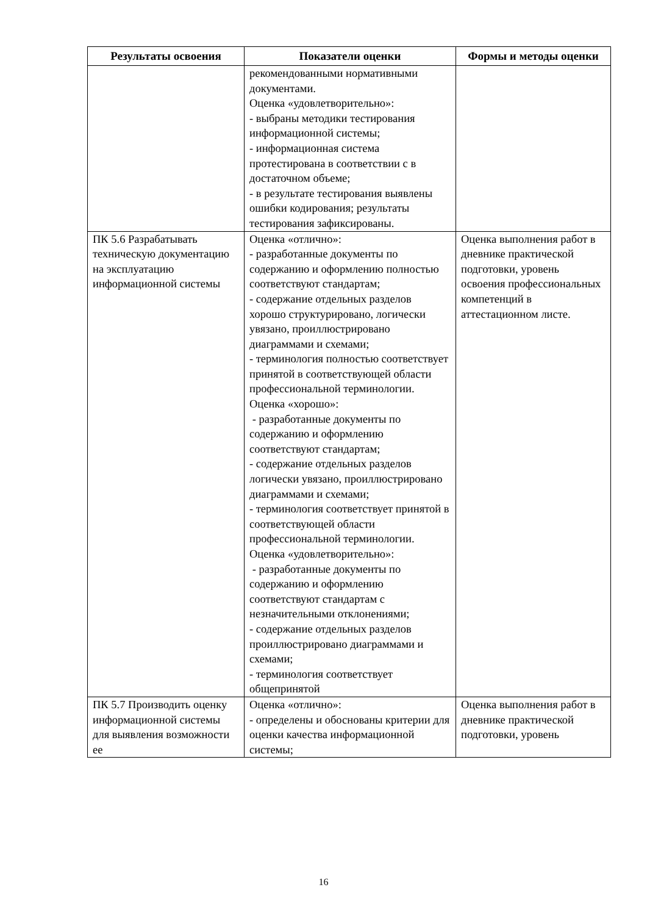| Результаты освоения | Показатели оценки | Формы и методы оценки |
| --- | --- | --- |
| | рекомендованными нормативными документами. Оценка «удовлетворительно»: - выбраны методики тестирования информационной системы; - информационная система протестирована в соответствии с в достаточном объеме; - в результате тестирования выявлены ошибки кодирования; результаты тестирования зафиксированы. | |
| ПК 5.6 Разрабатывать техническую документацию на эксплуатацию информационной системы | Оценка «отлично»: - разработанные документы по содержанию и оформлению полностью соответствуют стандартам; - содержание отдельных разделов хорошо структурировано, логически увязано, проиллюстрировано диаграммами и схемами; - терминология полностью соответствует принятой в соответствующей области профессиональной терминологии. Оценка «хорошо»: - разработанные документы по содержанию и оформлению соответствуют стандартам; - содержание отдельных разделов логически увязано, проиллюстрировано диаграммами и схемами; - терминология соответствует принятой в соответствующей области профессиональной терминологии. Оценка «удовлетворительно»: - разработанные документы по содержанию и оформлению соответствуют стандартам с незначительными отклонениями; - содержание отдельных разделов проиллюстрировано диаграммами и схемами; - терминология соответствует общепринятой | Оценка выполнения работ в дневнике практической подготовки, уровень освоения профессиональных компетенций в аттестационном листе. |
| ПК 5.7 Производить оценку информационной системы для выявления возможности ее | Оценка «отлично»: - определены и обоснованы критерии для оценки качества информационной системы; | Оценка выполнения работ в дневнике практической подготовки, уровень |
16